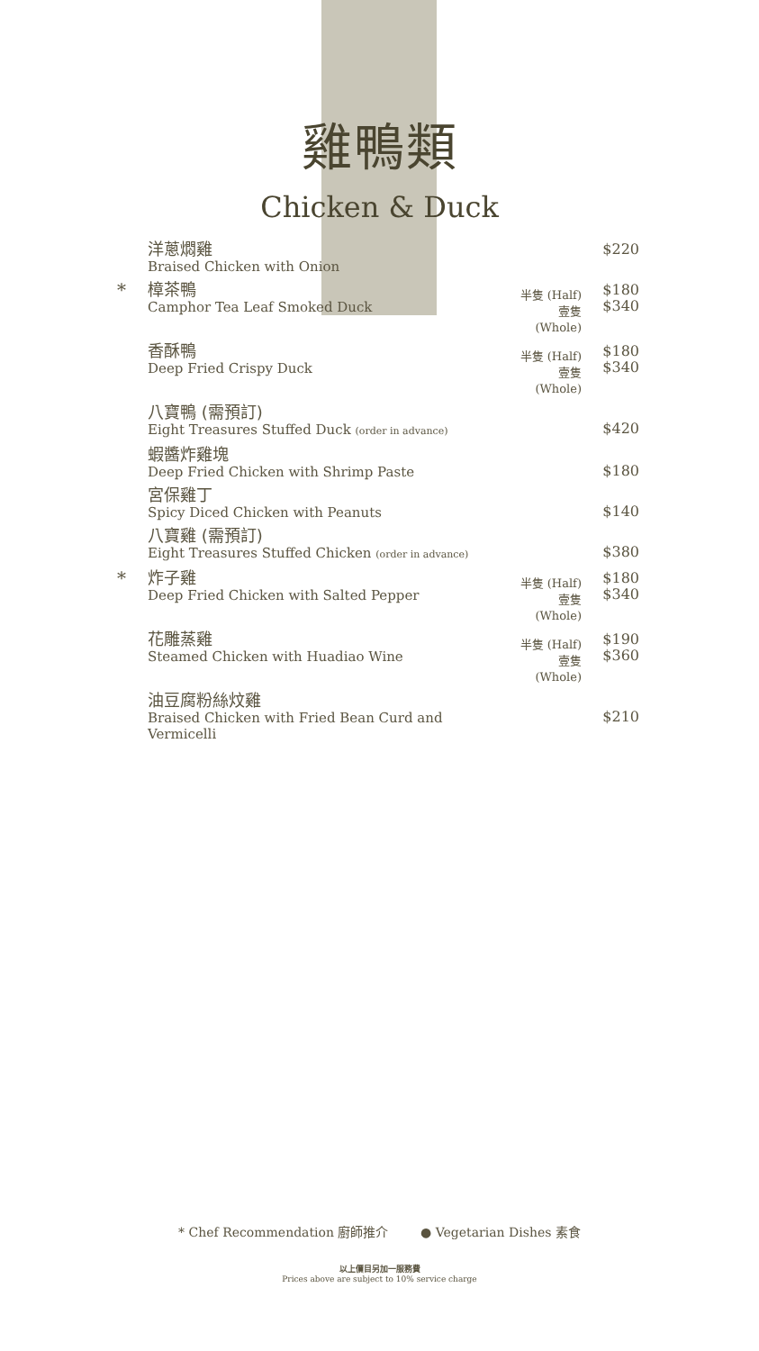雞鴨類
Chicken & Duck
| | 洋蔥燜雞 Braised Chicken with Onion | | $220 |
| * | 樟茶鴨 Camphor Tea Leaf Smoked Duck | 半隻 (Half) 壹隻 (Whole) | $180 $340 |
| | 香酥鴨 Deep Fried Crispy Duck | 半隻 (Half) 壹隻 (Whole) | $180 $340 |
| | 八寶鴨 (需預訂) Eight Treasures Stuffed Duck (order in advance) | | $420 |
| | 蝦醬炸雞塊 Deep Fried Chicken with Shrimp Paste | | $180 |
| | 宮保雞丁 Spicy Diced Chicken with Peanuts | | $140 |
| | 八寶雞 (需預訂) Eight Treasures Stuffed Chicken (order in advance) | | $380 |
| * | 炸子雞 Deep Fried Chicken with Salted Pepper | 半隻 (Half) 壹隻 (Whole) | $180 $340 |
| | 花雕蒸雞 Steamed Chicken with Huadiao Wine | 半隻 (Half) 壹隻 (Whole) | $190 $360 |
| | 油豆腐粉絲炆雞 Braised Chicken with Fried Bean Curd and Vermicelli | | $210 |
* Chef Recommendation 廚師推介 ● Vegetarian Dishes 素食
以上價目另加一服務費
Prices above are subject to 10% service charge